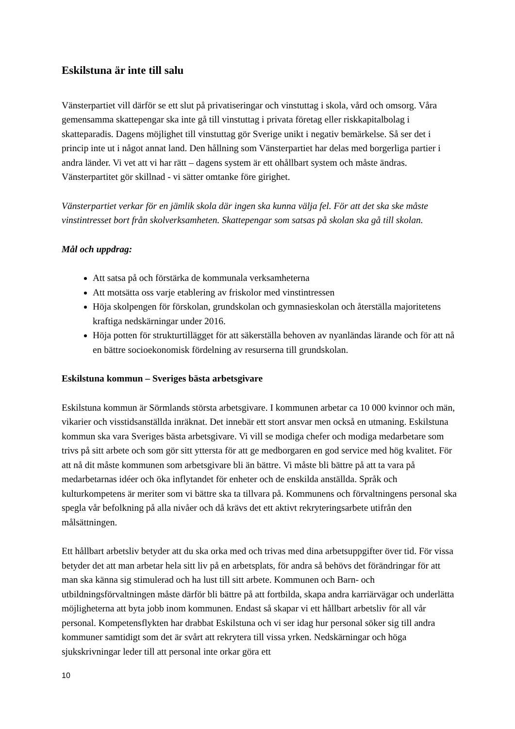Eskilstuna är inte till salu
Vänsterpartiet vill därför se ett slut på privatiseringar och vinstuttag i skola, vård och omsorg. Våra gemensamma skattepengar ska inte gå till vinstuttag i privata företag eller riskkapitalbolag i skatteparadis. Dagens möjlighet till vinstuttag gör Sverige unikt i negativ bemärkelse. Så ser det i princip inte ut i något annat land. Den hållning som Vänsterpartiet har delas med borgerliga partier i andra länder. Vi vet att vi har rätt – dagens system är ett ohållbart system och måste ändras. Vänsterpartitet gör skillnad - vi sätter omtanke före girighet.
Vänsterpartiet verkar för en jämlik skola där ingen ska kunna välja fel. För att det ska ske måste vinstintresset bort från skolverksamheten. Skattepengar som satsas på skolan ska gå till skolan.
Mål och uppdrag:
Att satsa på och förstärka de kommunala verksamheterna
Att motsätta oss varje etablering av friskolor med vinstintressen
Höja skolpengen för förskolan, grundskolan och gymnasieskolan och återställa majoritetens kraftiga nedskärningar under 2016.
Höja potten för strukturtillägget för att säkerställa behoven av nyanländas lärande och för att nå en bättre socioekonomisk fördelning av resurserna till grundskolan.
Eskilstuna kommun – Sveriges bästa arbetsgivare
Eskilstuna kommun är Sörmlands största arbetsgivare. I kommunen arbetar ca 10 000 kvinnor och män, vikarier och visstidsanställda inräknat. Det innebär ett stort ansvar men också en utmaning. Eskilstuna kommun ska vara Sveriges bästa arbetsgivare. Vi vill se modiga chefer och modiga medarbetare som trivs på sitt arbete och som gör sitt yttersta för att ge medborgaren en god service med hög kvalitet. För att nå dit måste kommunen som arbetsgivare bli än bättre. Vi måste bli bättre på att ta vara på medarbetarnas idéer och öka inflytandet för enheter och de enskilda anställda. Språk och kulturkompetens är meriter som vi bättre ska ta tillvara på. Kommunens och förvaltningens personal ska spegla vår befolkning på alla nivåer och då krävs det ett aktivt rekryteringsarbete utifrån den målsättningen.
Ett hållbart arbetsliv betyder att du ska orka med och trivas med dina arbetsuppgifter över tid. För vissa betyder det att man arbetar hela sitt liv på en arbetsplats, för andra så behövs det förändringar för att man ska känna sig stimulerad och ha lust till sitt arbete. Kommunen och Barn- och utbildningsförvaltningen måste därför bli bättre på att fortbilda, skapa andra karriärvägar och underlätta möjligheterna att byta jobb inom kommunen. Endast så skapar vi ett hållbart arbetsliv för all vår personal. Kompetensflykten har drabbat Eskilstuna och vi ser idag hur personal söker sig till andra kommuner samtidigt som det är svårt att rekrytera till vissa yrken. Nedskärningar och höga sjukskrivningar leder till att personal inte orkar göra ett
10